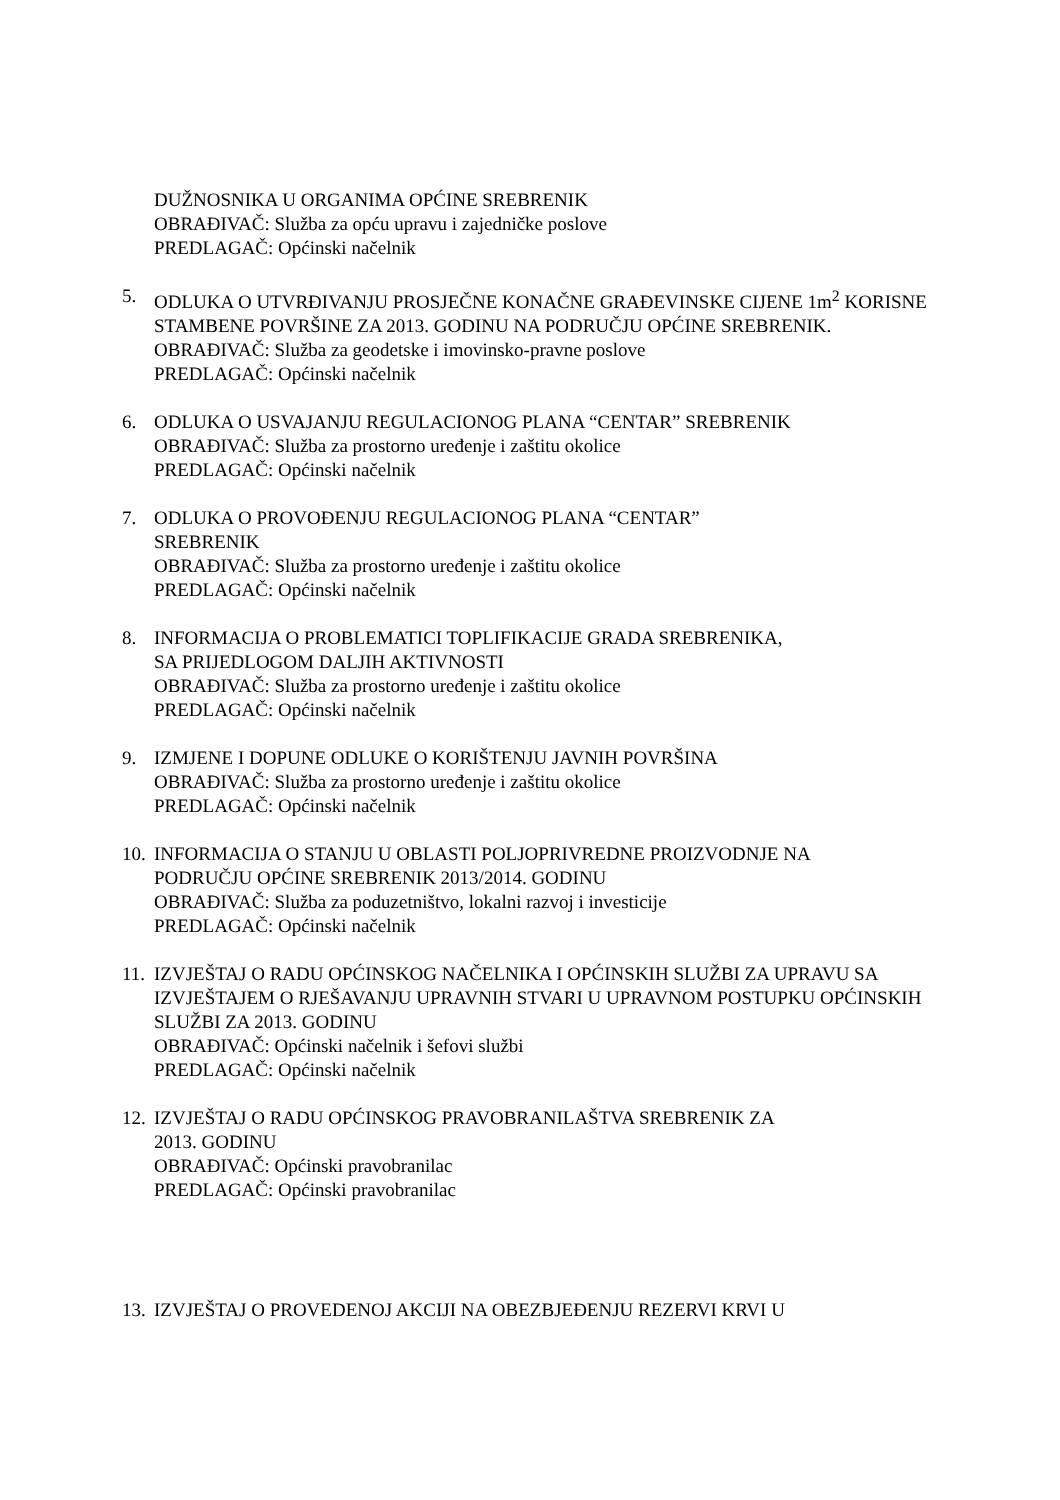DUŽNOSNIKA U ORGANIMA OPĆINE SREBRENIK
OBRAĐIVAČ: Služba za opću upravu i zajedničke poslove
PREDLAGAČ: Općinski načelnik
5. ODLUKA O UTVRĐIVANJU PROSJEČNE KONAČNE GRAĐEVINSKE CIJENE 1m<sup>2</sup> KORISNE STAMBENE POVRŠINE ZA 2013. GODINU NA PODRUČJU OPĆINE SREBRENIK.
OBRAĐIVAČ: Služba za geodetske i imovinsko-pravne poslove
PREDLAGAČ: Općinski načelnik
6. ODLUKA O USVAJANJU REGULACIONOG PLANA “CENTAR” SREBRENIK
OBRAĐIVAČ: Služba za prostorno uređenje i zaštitu okolice
PREDLAGAČ: Općinski načelnik
7. ODLUKA O PROVOĐENJU REGULACIONOG PLANA “CENTAR”
SREBRENIK
OBRAĐIVAČ: Služba za prostorno uređenje i zaštitu okolice
PREDLAGAČ: Općinski načelnik
8. INFORMACIJA O PROBLEMATICI TOPLIFIKACIJE GRADA SREBRENIKA,
SA PRIJEDLOGOM DALJIH AKTIVNOSTI
OBRAĐIVAČ: Služba za prostorno uređenje i zaštitu okolice
PREDLAGAČ: Općinski načelnik
9. IZMJENE I DOPUNE ODLUKE O KORIŠTENJU JAVNIH POVRŠINA
OBRAĐIVAČ: Služba za prostorno uređenje i zaštitu okolice
PREDLAGAČ: Općinski načelnik
10.
INFORMACIJA O STANJU U OBLASTI POLJOPRIVREDNE PROIZVODNJE NA
PODRUČJU OPĆINE SREBRENIK 2013/2014. GODINU
OBRAĐIVAČ: Služba za poduzetništvo, lokalni razvoj i investicije
PREDLAGAČ: Općinski načelnik
11.
IZVJEŠTAJ O RADU OPĆINSKOG NAČELNIKA I OPĆINSKIH SLUŽBI ZA UPRAVU SA IZVJEŠTAJEM O RJEŠAVANJU UPRAVNIH STVARI U UPRAVNOM POSTUPKU OPĆINSKIH SLUŽBI ZA 2013. GODINU
OBRAĐIVAČ: Općinski načelnik i šefovi službi
PREDLAGAČ: Općinski načelnik
12.
IZVJEŠTAJ O RADU OPĆINSKOG PRAVOBRANILAŠTVA SREBRENIK ZA
2013. GODINU
OBRAĐIVAČ: Općinski pravobranilac
PREDLAGAČ: Općinski pravobranilac
13.
IZVJEŠTAJ O PROVEDENOJ AKCIJI NA OBEZBJEĐENJU REZERVI KRVI U